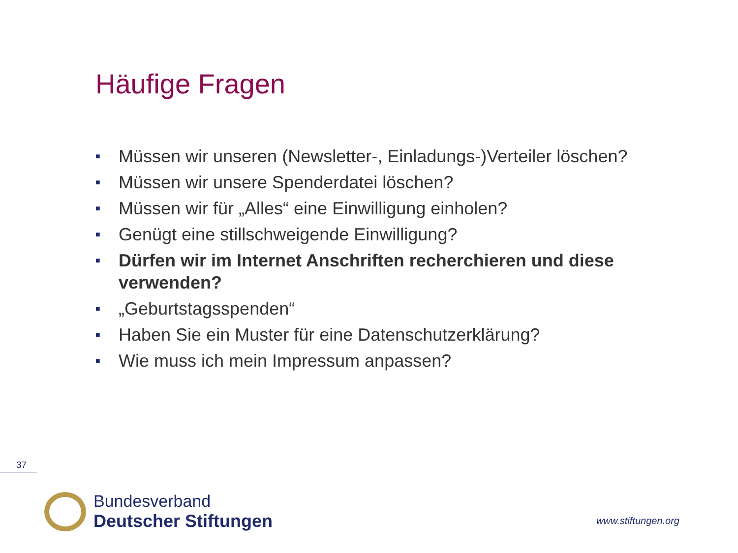Häufige Fragen
■ Müssen wir unseren (Newsletter-, Einladungs-)Verteiler löschen?
■ Müssen wir unsere Spenderdatei löschen?
■ Müssen wir für „Alles“ eine Einwilligung einholen?
■ Genügt eine stillschweigende Einwilligung?
■ Dürfen wir im Internet Anschriften recherchieren und diese verwenden?
■ „Geburtstagsspenden“
■ Haben Sie ein Muster für eine Datenschutzerklärung?
■ Wie muss ich mein Impressum anpassen?
37
Bundesverband
Deutscher Stiftungen
www.stiftungen.org